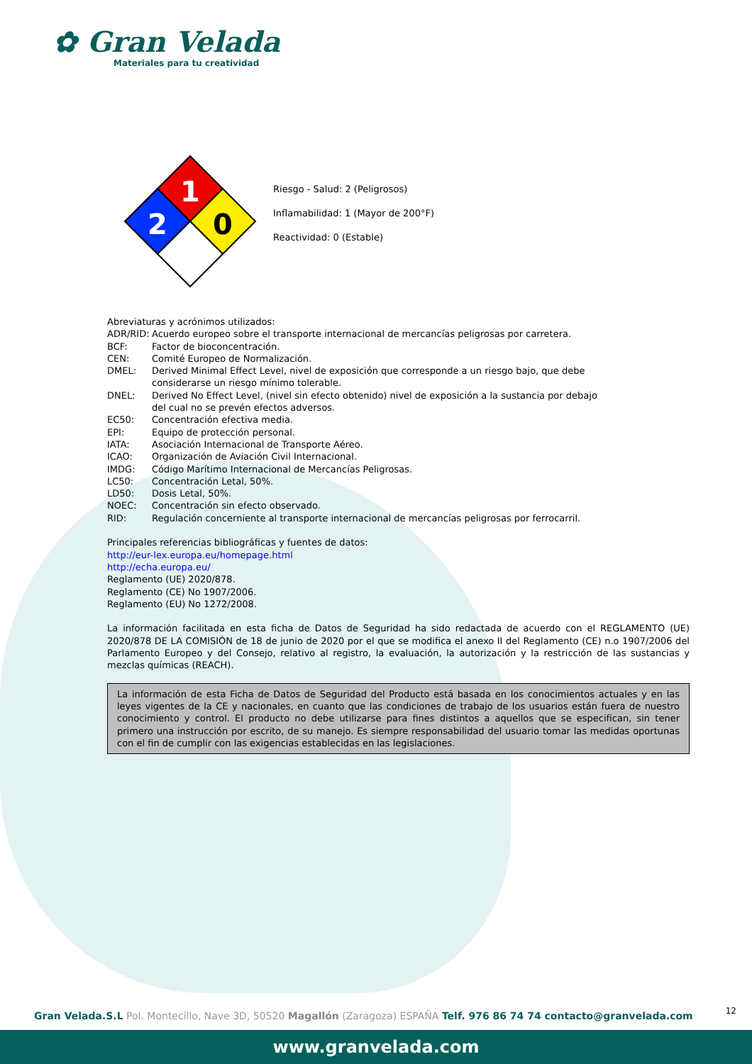✿ Gran Velada
Materiales para tu creatividad
1
2
0
Riesgo - Salud: 2 (Peligrosos)
Inflamabilidad: 1 (Mayor de 200°F)
Reactividad: 0 (Estable)
Abreviaturas y acrónimos utilizados:
ADR/RID: Acuerdo europeo sobre el transporte internacional de mercancías peligrosas por carretera.
BCF: Factor de bioconcentración.
CEN: Comité Europeo de Normalización.
DMEL: Derived Minimal Effect Level, nivel de exposición que corresponde a un riesgo bajo, que debe
considerarse un riesgo mínimo tolerable.
DNEL: Derived No Effect Level, (nivel sin efecto obtenido) nivel de exposición a la sustancia por debajo
del cual no se prevén efectos adversos.
EC50: Concentración efectiva media.
EPI: Equipo de protección personal.
IATA: Asociación Internacional de Transporte Aéreo.
ICAO: Organización de Aviación Civil Internacional.
IMDG: Código Marítimo Internacional de Mercancías Peligrosas.
LC50: Concentración Letal, 50%.
LD50: Dosis Letal, 50%.
NOEC: Concentración sin efecto observado.
RID: Regulación concerniente al transporte internacional de mercancías peligrosas por ferrocarril.
Principales referencias bibliográficas y fuentes de datos:
http://eur-lex.europa.eu/homepage.html
http://echa.europa.eu/
Reglamento (UE) 2020/878.
Reglamento (CE) No 1907/2006.
Reglamento (EU) No 1272/2008.
La información facilitada en esta ficha de Datos de Seguridad ha sido redactada de acuerdo con el REGLAMENTO (UE) 2020/878 DE LA COMISIÓN de 18 de junio de 2020 por el que se modifica el anexo II del Reglamento (CE) n.o 1907/2006 del Parlamento Europeo y del Consejo, relativo al registro, la evaluación, la autorización y la restricción de las sustancias y mezclas químicas (REACH).
La información de esta Ficha de Datos de Seguridad del Producto está basada en los conocimientos actuales y en las leyes vigentes de la CE y nacionales, en cuanto que las condiciones de trabajo de los usuarios están fuera de nuestro conocimiento y control. El producto no debe utilizarse para fines distintos a aquellos que se especifican, sin tener primero una instrucción por escrito, de su manejo. Es siempre responsabilidad del usuario tomar las medidas oportunas con el fin de cumplir con las exigencias establecidas en las legislaciones.
12
Gran Velada.S.L Pol. Montecillo, Nave 3D, 50520 Magallón (Zaragoza) ESPAÑA Telf. 976 86 74 74 contacto@granvelada.com
www.granvelada.com